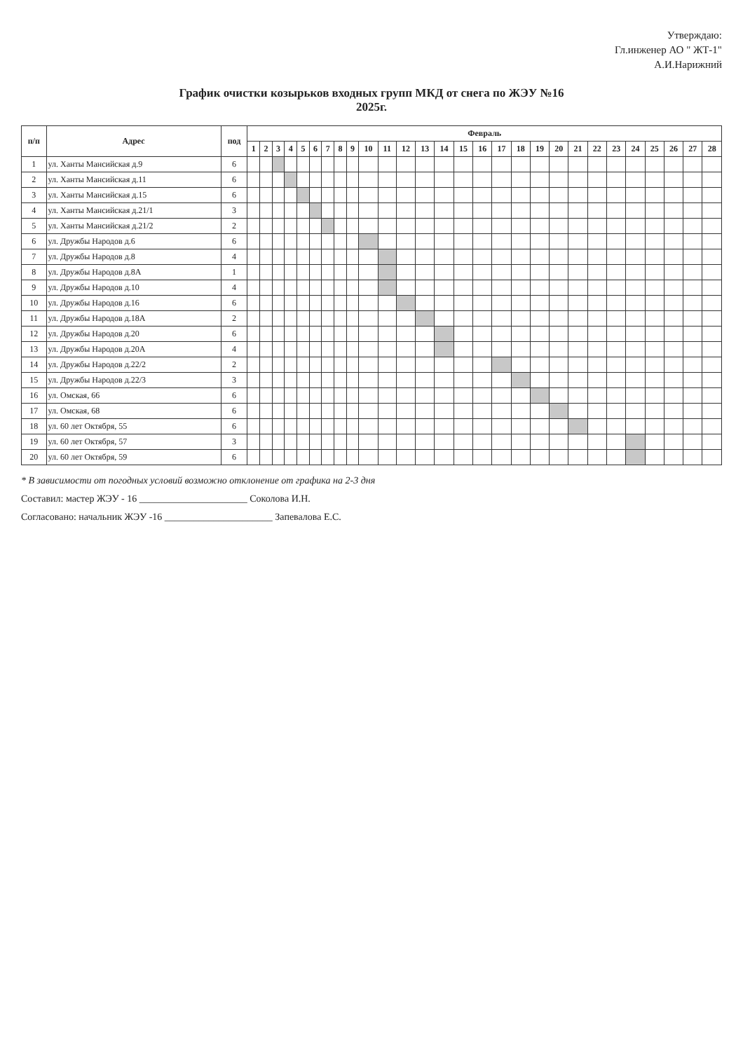Утверждаю:
Гл.инженер АО " ЖТ-1"
А.И.Нарижний
График очистки козырьков входных групп МКД от снега по ЖЭУ №16
2025г.
| п/п | Адрес | под | Февраль | | | | | | | | | | | | | | | | | | | | | | | | | | | |
| --- | --- | --- | --- | --- | --- | --- | --- | --- | --- | --- | --- | --- | --- | --- | --- | --- | --- | --- | --- | --- | --- | --- | --- | --- | --- | --- | --- | --- | --- | --- |
| | | | 1 | 2 | 3 | 4 | 5 | 6 | 7 | 8 | 9 | 10 | 11 | 12 | 13 | 14 | 15 | 16 | 17 | 18 | 19 | 20 | 21 | 22 | 23 | 24 | 25 | 26 | 27 | 28 |
| 1 | ул. Ханты Мансийская д.9 | 6 | | | | | | | | | | | | | | | | | | | | | | | | | | | | |
| 2 | ул. Ханты Мансийская д.11 | 6 | | | | | | | | | | | | | | | | | | | | | | | | | | | | |
| 3 | ул. Ханты Мансийская д.15 | 6 | | | | | | | | | | | | | | | | | | | | | | | | | | | | |
| 4 | ул. Ханты Мансийская д.21/1 | 3 | | | | | | | | | | | | | | | | | | | | | | | | | | | | |
| 5 | ул. Ханты Мансийская д.21/2 | 2 | | | | | | | | | | | | | | | | | | | | | | | | | | | | |
| 6 | ул. Дружбы Народов д.6 | 6 | | | | | | | | | | | | | | | | | | | | | | | | | | | | |
| 7 | ул. Дружбы Народов д.8 | 4 | | | | | | | | | | | | | | | | | | | | | | | | | | | | |
| 8 | ул. Дружбы Народов д.8А | 1 | | | | | | | | | | | | | | | | | | | | | | | | | | | | |
| 9 | ул. Дружбы Народов д.10 | 4 | | | | | | | | | | | | | | | | | | | | | | | | | | | | |
| 10 | ул. Дружбы Народов д.16 | 6 | | | | | | | | | | | | | | | | | | | | | | | | | | | | |
| 11 | ул. Дружбы Народов д.18А | 2 | | | | | | | | | | | | | | | | | | | | | | | | | | | | |
| 12 | ул. Дружбы Народов д.20 | 6 | | | | | | | | | | | | | | | | | | | | | | | | | | | | |
| 13 | ул. Дружбы Народов д.20А | 4 | | | | | | | | | | | | | | | | | | | | | | | | | | | | |
| 14 | ул. Дружбы Народов д.22/2 | 2 | | | | | | | | | | | | | | | | | | | | | | | | | | | | |
| 15 | ул. Дружбы Народов д.22/3 | 3 | | | | | | | | | | | | | | | | | | | | | | | | | | | | |
| 16 | ул. Омская, 66 | 6 | | | | | | | | | | | | | | | | | | | | | | | | | | | | |
| 17 | ул. Омская, 68 | 6 | | | | | | | | | | | | | | | | | | | | | | | | | | | | |
| 18 | ул. 60 лет Октября, 55 | 6 | | | | | | | | | | | | | | | | | | | | | | | | | | | | |
| 19 | ул. 60 лет Октября, 57 | 3 | | | | | | | | | | | | | | | | | | | | | | | | | | | | |
| 20 | ул. 60 лет Октября, 59 | 6 | | | | | | | | | | | | | | | | | | | | | | | | | | | | |
* В зависимости от погодных условий возможно отклонение от графика на 2-3 дня
Составил: мастер ЖЭУ - 16 ______________________ Соколова И.Н.
Согласовано: начальник ЖЭУ -16 ______________________ Запевалова Е.С.